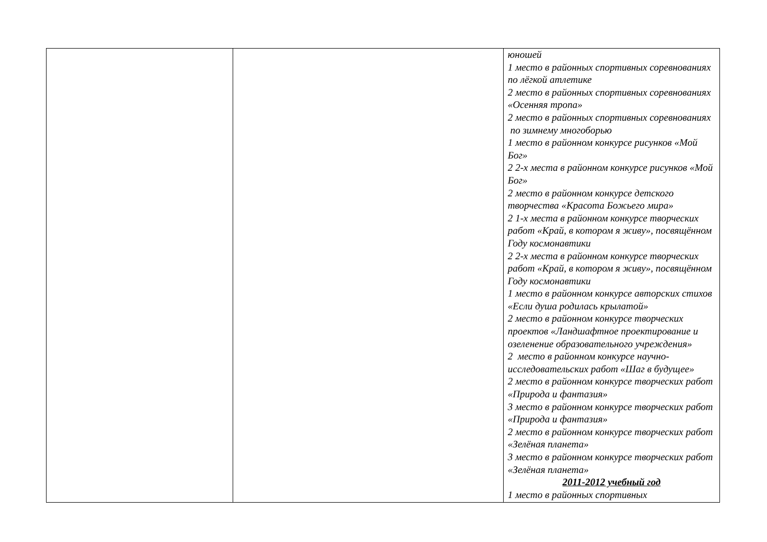| | | юношей 1 место в районных спортивных соревнованиях по лёгкой атлетике 2 место в районных спортивных соревнованиях «Осенняя тропа» 2 место в районных спортивных соревнованиях по зимнему многоборью 1 место в районном конкурсе рисунков «Мой Бог» 2 2-х места в районном конкурсе рисунков «Мой Бог» 2 место в районном конкурсе детского творчества «Красота Божьего мира» 2 1-х места в районном конкурсе творческих работ «Край, в котором я живу», посвящённом Году космонавтики 2 2-х места в районном конкурсе творческих работ «Край, в котором я живу», посвящённом Году космонавтики 1 место в районном конкурсе авторских стихов «Если душа родилась крылатой» 2 место в районном конкурсе творческих проектов «Ландшафтное проектирование и озеленение образовательного учреждения» 2 место в районном конкурсе научно-исследовательских работ «Шаг в будущее» 2 место в районном конкурсе творческих работ «Природа и фантазия» 3 место в районном конкурсе творческих работ «Природа и фантазия» 2 место в районном конкурсе творческих работ «Зелёная планета» 3 место в районном конкурсе творческих работ «Зелёная планета» 2011-2012 учебный год 1 место в районных спортивных |